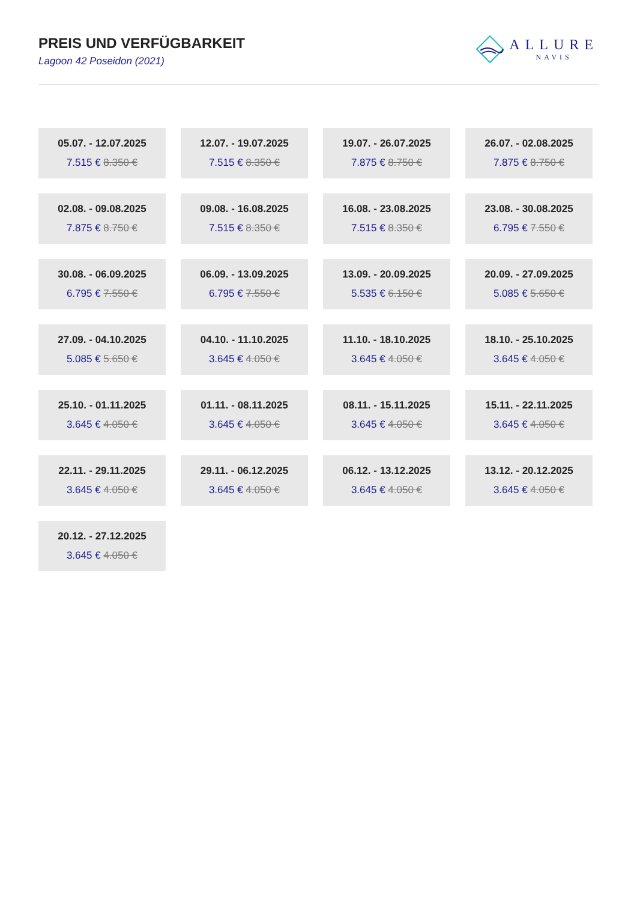PREIS UND VERFÜGBARKEIT
Lagoon 42 Poseidon (2021)
ALLURE
NAVIS
05.07. - 12.07.2025
7.515 € 8.350 €
12.07. - 19.07.2025
7.515 € 8.350 €
19.07. - 26.07.2025
7.875 € 8.750 €
26.07. - 02.08.2025
7.875 € 8.750 €
02.08. - 09.08.2025
7.875 € 8.750 €
09.08. - 16.08.2025
7.515 € 8.350 €
16.08. - 23.08.2025
7.515 € 8.350 €
23.08. - 30.08.2025
6.795 € 7.550 €
30.08. - 06.09.2025
6.795 € 7.550 €
06.09. - 13.09.2025
6.795 € 7.550 €
13.09. - 20.09.2025
5.535 € 6.150 €
20.09. - 27.09.2025
5.085 € 5.650 €
27.09. - 04.10.2025
5.085 € 5.650 €
04.10. - 11.10.2025
3.645 € 4.050 €
11.10. - 18.10.2025
3.645 € 4.050 €
18.10. - 25.10.2025
3.645 € 4.050 €
25.10. - 01.11.2025
3.645 € 4.050 €
01.11. - 08.11.2025
3.645 € 4.050 €
08.11. - 15.11.2025
3.645 € 4.050 €
15.11. - 22.11.2025
3.645 € 4.050 €
22.11. - 29.11.2025
3.645 € 4.050 €
29.11. - 06.12.2025
3.645 € 4.050 €
06.12. - 13.12.2025
3.645 € 4.050 €
13.12. - 20.12.2025
3.645 € 4.050 €
20.12. - 27.12.2025
3.645 € 4.050 €